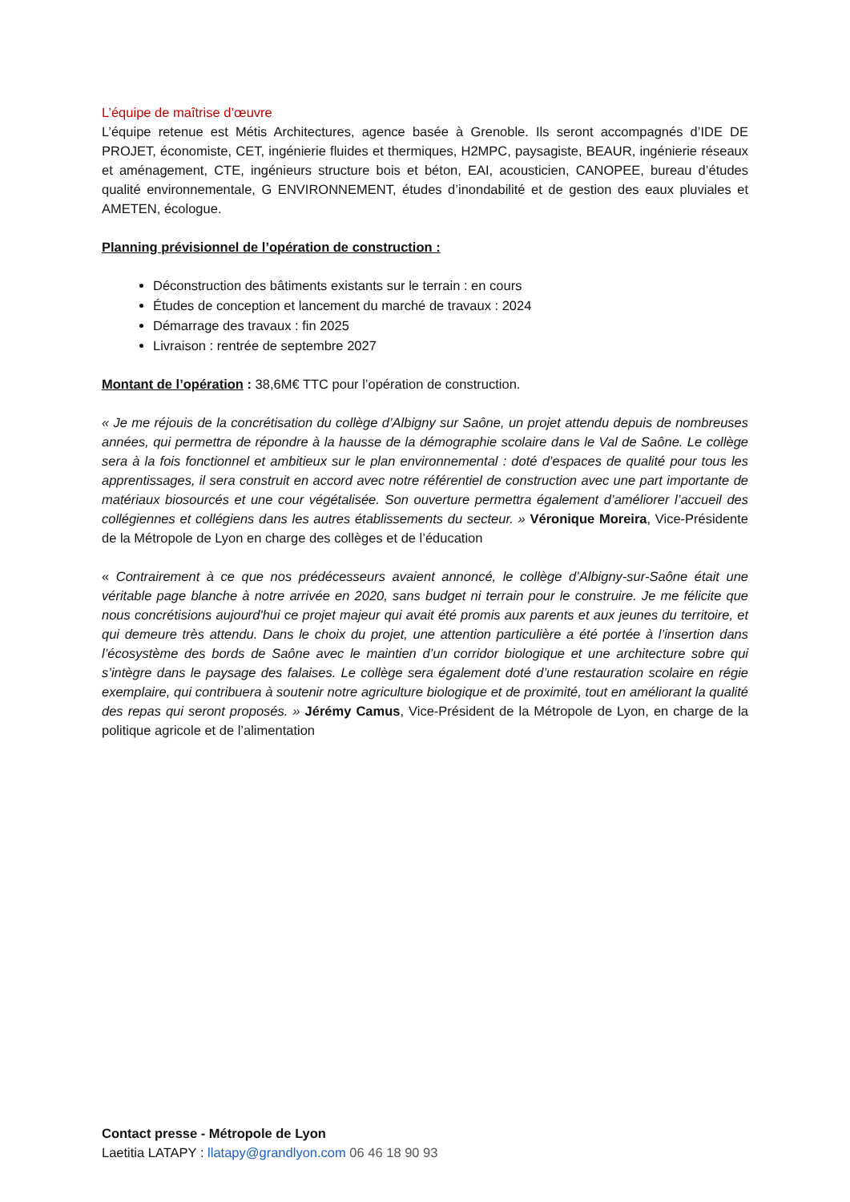L’équipe de maîtrise d’œuvre
L’équipe retenue est Métis Architectures, agence basée à Grenoble. Ils seront accompagnés d’IDE DE PROJET, économiste, CET, ingénierie fluides et thermiques, H2MPC, paysagiste, BEAUR, ingénierie réseaux et aménagement, CTE, ingénieurs structure bois et béton, EAI, acousticien, CANOPEE, bureau d’études qualité environnementale, G ENVIRONNEMENT, études d’inondabilité et de gestion des eaux pluviales et AMETEN, écologue.
Planning prévisionnel de l’opération de construction :
Déconstruction des bâtiments existants sur le terrain : en cours
Études de conception et lancement du marché de travaux : 2024
Démarrage des travaux : fin 2025
Livraison : rentrée de septembre 2027
Montant de l’opération : 38,6M€ TTC pour l’opération de construction.
« Je me réjouis de la concrétisation du collège d’Albigny sur Saône, un projet attendu depuis de nombreuses années, qui permettra de répondre à la hausse de la démographie scolaire dans le Val de Saône. Le collège sera à la fois fonctionnel et ambitieux sur le plan environnemental : doté d’espaces de qualité pour tous les apprentissages, il sera construit en accord avec notre référentiel de construction avec une part importante de matériaux biosourcés et une cour végétalisée. Son ouverture permettra également d’améliorer l’accueil des collégiennes et collégiens dans les autres établissements du secteur. » Véronique Moreira, Vice-Présidente de la Métropole de Lyon en charge des collèges et de l’éducation
« Contrairement à ce que nos prédécesseurs avaient annoncé, le collège d’Albigny-sur-Saône était une véritable page blanche à notre arrivée en 2020, sans budget ni terrain pour le construire. Je me félicite que nous concrétisions aujourd'hui ce projet majeur qui avait été promis aux parents et aux jeunes du territoire, et qui demeure très attendu. Dans le choix du projet, une attention particulière a été portée à l’insertion dans l’écosystème des bords de Saône avec le maintien d’un corridor biologique et une architecture sobre qui s’intègre dans le paysage des falaises. Le collège sera également doté d’une restauration scolaire en régie exemplaire, qui contribuera à soutenir notre agriculture biologique et de proximité, tout en améliorant la qualité des repas qui seront proposés. » Jérémy Camus, Vice-Président de la Métropole de Lyon, en charge de la politique agricole et de l’alimentation
Contact presse - Métropole de Lyon
Laetitia LATAPY : llatapy@grandlyon.com 06 46 18 90 93